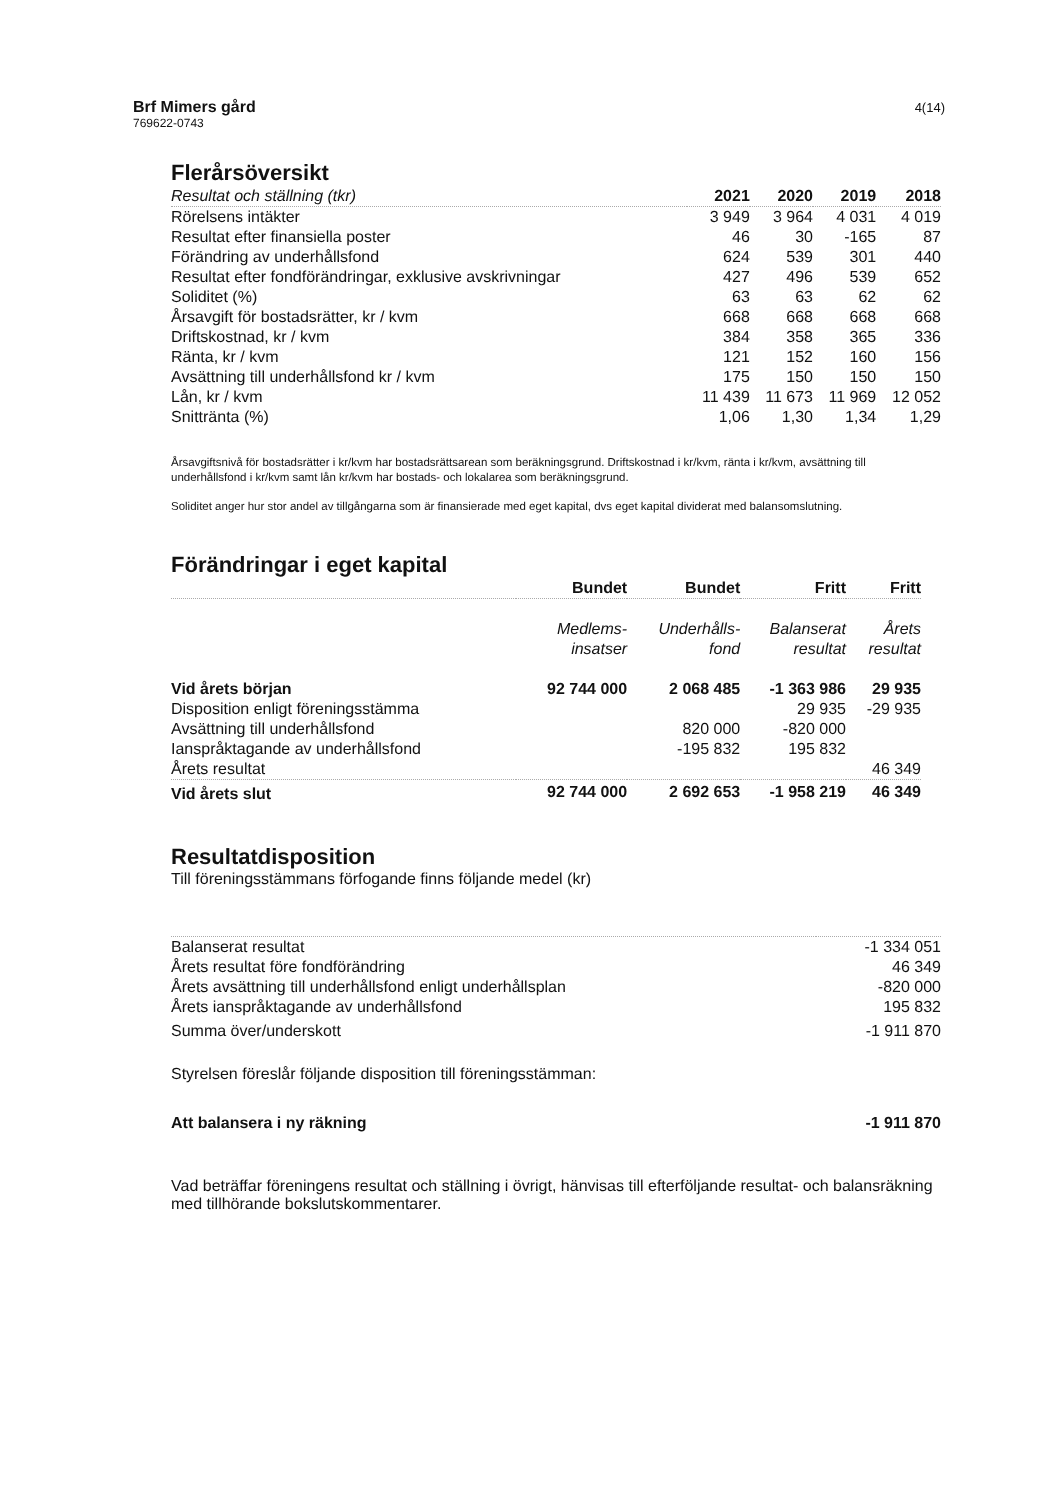Brf Mimers gård
769622-0743
4(14)
Flerårsöversikt
| Resultat och ställning (tkr) | 2021 | 2020 | 2019 | 2018 |
| Rörelsens intäkter | 3 949 | 3 964 | 4 031 | 4 019 |
| Resultat efter finansiella poster | 46 | 30 | -165 | 87 |
| Förändring av underhållsfond | 624 | 539 | 301 | 440 |
| Resultat efter fondförändringar, exklusive avskrivningar | 427 | 496 | 539 | 652 |
| Soliditet (%) | 63 | 63 | 62 | 62 |
| Årsavgift för bostadsrätter, kr / kvm | 668 | 668 | 668 | 668 |
| Driftskostnad, kr / kvm | 384 | 358 | 365 | 336 |
| Ränta, kr / kvm | 121 | 152 | 160 | 156 |
| Avsättning till underhållsfond kr / kvm | 175 | 150 | 150 | 150 |
| Lån, kr / kvm | 11 439 | 11 673 | 11 969 | 12 052 |
| Snittränta (%) | 1,06 | 1,30 | 1,34 | 1,29 |
Årsavgiftsnivå för bostadsrätter i kr/kvm har bostadsrättsarean som beräkningsgrund. Driftskostnad i kr/kvm, ränta i kr/kvm, avsättning till underhållsfond i kr/kvm samt lån kr/kvm har bostads- och lokalarea som beräkningsgrund.
Soliditet anger hur stor andel av tillgångarna som är finansierade med eget kapital, dvs eget kapital dividerat med balansomslutning.
Förändringar i eget kapital
| | Bundet | Bundet | Fritt | Fritt |
| | Medlems- insatser | Underhålls- fond | Balanserat resultat | Årets resultat |
| Vid årets början | 92 744 000 | 2 068 485 | -1 363 986 | 29 935 |
| Disposition enligt föreningsstämma | | | 29 935 | -29 935 |
| Avsättning till underhållsfond | | 820 000 | -820 000 | |
| Ianspråktagande av underhållsfond | | -195 832 | 195 832 | |
| Årets resultat | | | | 46 349 |
| Vid årets slut | 92 744 000 | 2 692 653 | -1 958 219 | 46 349 |
Resultatdisposition
Till föreningsstämmans förfogande finns följande medel (kr)
| Balanserat resultat | -1 334 051 |
| Årets resultat före fondförändring | 46 349 |
| Årets avsättning till underhållsfond enligt underhållsplan | -820 000 |
| Årets ianspråktagande av underhållsfond | 195 832 |
| Summa över/underskott | -1 911 870 |
Styrelsen föreslår följande disposition till föreningsstämman:
| Att balansera i ny räkning | -1 911 870 |
Vad beträffar föreningens resultat och ställning i övrigt, hänvisas till efterföljande resultat- och balansräkning med tillhörande bokslutskommentarer.